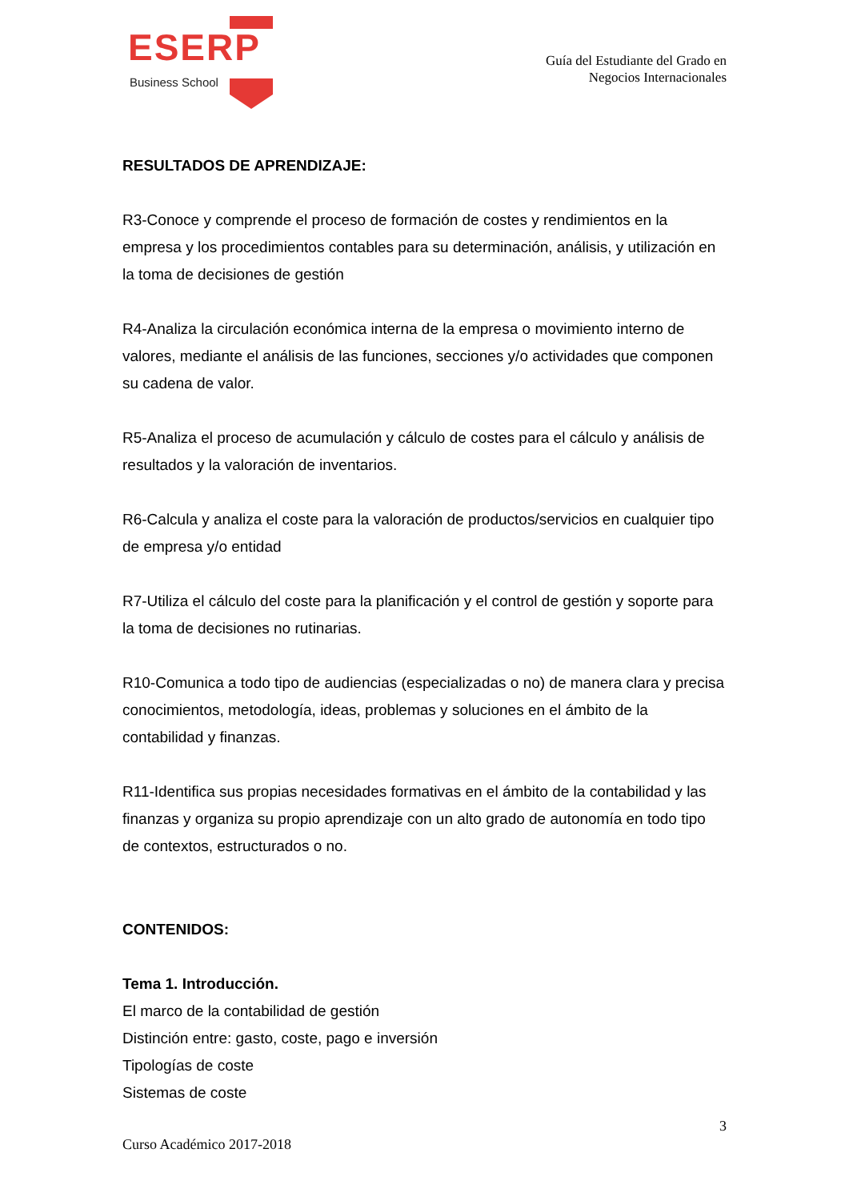ESERP
Business School
Guía del Estudiante del Grado en
Negocios Internacionales
RESULTADOS DE APRENDIZAJE:
R3-Conoce y comprende el proceso de formación de costes y rendimientos en la empresa y los procedimientos contables para su determinación, análisis, y utilización en la toma de decisiones de gestión
R4-Analiza la circulación económica interna de la empresa o movimiento interno de valores, mediante el análisis de las funciones, secciones y/o actividades que componen su cadena de valor.
R5-Analiza el proceso de acumulación y cálculo de costes para el cálculo y análisis de resultados y la valoración de inventarios.
R6-Calcula y analiza el coste para la valoración de productos/servicios en cualquier tipo de empresa y/o entidad
R7-Utiliza el cálculo del coste para la planificación y el control de gestión y soporte para la toma de decisiones no rutinarias.
R10-Comunica a todo tipo de audiencias (especializadas o no) de manera clara y precisa conocimientos, metodología, ideas, problemas y soluciones en el ámbito de la contabilidad y finanzas.
R11-Identifica sus propias necesidades formativas en el ámbito de la contabilidad y las finanzas y organiza su propio aprendizaje con un alto grado de autonomía en todo tipo de contextos, estructurados o no.
CONTENIDOS:
Tema 1. Introducción.
El marco de la contabilidad de gestión
Distinción entre: gasto, coste, pago e inversión
Tipologías de coste
Sistemas de coste
3
Curso Académico 2017-2018